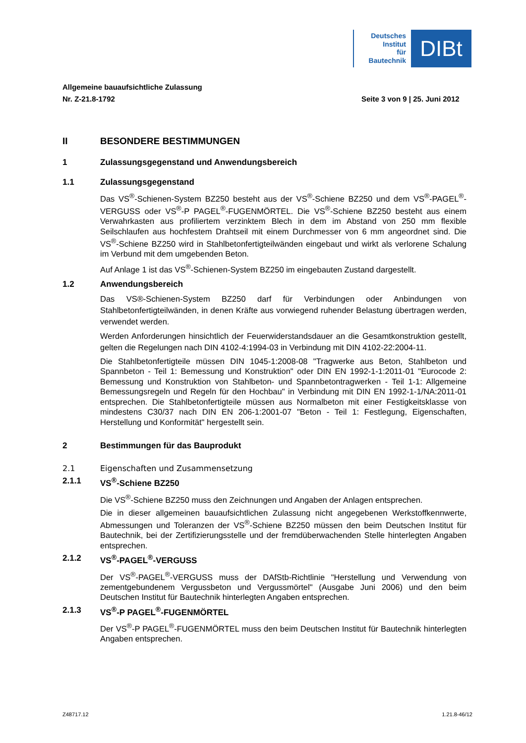Deutsches
Institut
für
Bautechnik
DIBt
Allgemeine bauaufsichtliche Zulassung
Nr. Z-21.8-1792 Seite 3 von 9 | 25. Juni 2012
II BESONDERE BESTIMMUNGEN
1 Zulassungsgegenstand und Anwendungsbereich
1.1 Zulassungsgegenstand
Das VS<sup>®</sup>-Schienen-System BZ250 besteht aus der VS<sup>®</sup>-Schiene BZ250 und dem VS<sup>®</sup>-PAGEL<sup>®</sup>-VERGUSS oder VS<sup>®</sup>-P PAGEL<sup>®</sup>-FUGENMÖRTEL. Die VS<sup>®</sup>-Schiene BZ250 besteht aus einem Verwahrkasten aus profiliertem verzinktem Blech in dem im Abstand von 250 mm flexible Seilschlaufen aus hochfestem Drahtseil mit einem Durchmesser von 6 mm angeordnet sind. Die VS<sup>®</sup>-Schiene BZ250 wird in Stahlbetonfertigteilwänden eingebaut und wirkt als verlorene Schalung im Verbund mit dem umgebenden Beton.
Auf Anlage 1 ist das VS<sup>®</sup>-Schienen-System BZ250 im eingebauten Zustand dargestellt.
1.2 Anwendungsbereich
Das VS®-Schienen-System BZ250 darf für Verbindungen oder Anbindungen von Stahlbetonfertigteilwänden, in denen Kräfte aus vorwiegend ruhender Belastung übertragen werden, verwendet werden.
Werden Anforderungen hinsichtlich der Feuerwiderstandsdauer an die Gesamtkonstruktion gestellt, gelten die Regelungen nach DIN 4102-4:1994-03 in Verbindung mit DIN 4102-22:2004-11.
Die Stahlbetonfertigteile müssen DIN 1045-1:2008-08 "Tragwerke aus Beton, Stahlbeton und Spannbeton - Teil 1: Bemessung und Konstruktion" oder DIN EN 1992-1-1:2011-01 "Eurocode 2: Bemessung und Konstruktion von Stahlbeton- und Spannbetontragwerken - Teil 1-1: Allgemeine Bemessungsregeln und Regeln für den Hochbau" in Verbindung mit DIN EN 1992-1-1/NA:2011-01 entsprechen. Die Stahlbetonfertigteile müssen aus Normalbeton mit einer Festigkeitsklasse von mindestens C30/37 nach DIN EN 206-1:2001-07 "Beton - Teil 1: Festlegung, Eigenschaften, Herstellung und Konformität" hergestellt sein.
2 Bestimmungen für das Bauprodukt
2.1 Eigenschaften und Zusammensetzung
2.1.1 VS<sup>®</sup>-Schiene BZ250
Die VS<sup>®</sup>-Schiene BZ250 muss den Zeichnungen und Angaben der Anlagen entsprechen.
Die in dieser allgemeinen bauaufsichtlichen Zulassung nicht angegebenen Werkstoffkennwerte, Abmessungen und Toleranzen der VS<sup>®</sup>-Schiene BZ250 müssen den beim Deutschen Institut für Bautechnik, bei der Zertifizierungsstelle und der fremdüberwachenden Stelle hinterlegten Angaben entsprechen.
2.1.2 VS<sup>®</sup>-PAGEL<sup>®</sup>-VERGUSS
Der VS<sup>®</sup>-PAGEL<sup>®</sup>-VERGUSS muss der DAfStb-Richtlinie "Herstellung und Verwendung von zementgebundenem Vergussbeton und Vergussmörtel" (Ausgabe Juni 2006) und den beim Deutschen Institut für Bautechnik hinterlegten Angaben entsprechen.
2.1.3 VS<sup>®</sup>-P PAGEL<sup>®</sup>-FUGENMÖRTEL
Der VS<sup>®</sup>-P PAGEL<sup>®</sup>-FUGENMÖRTEL muss den beim Deutschen Institut für Bautechnik hinterlegten Angaben entsprechen.
Z48717.12 1.21.8-46/12